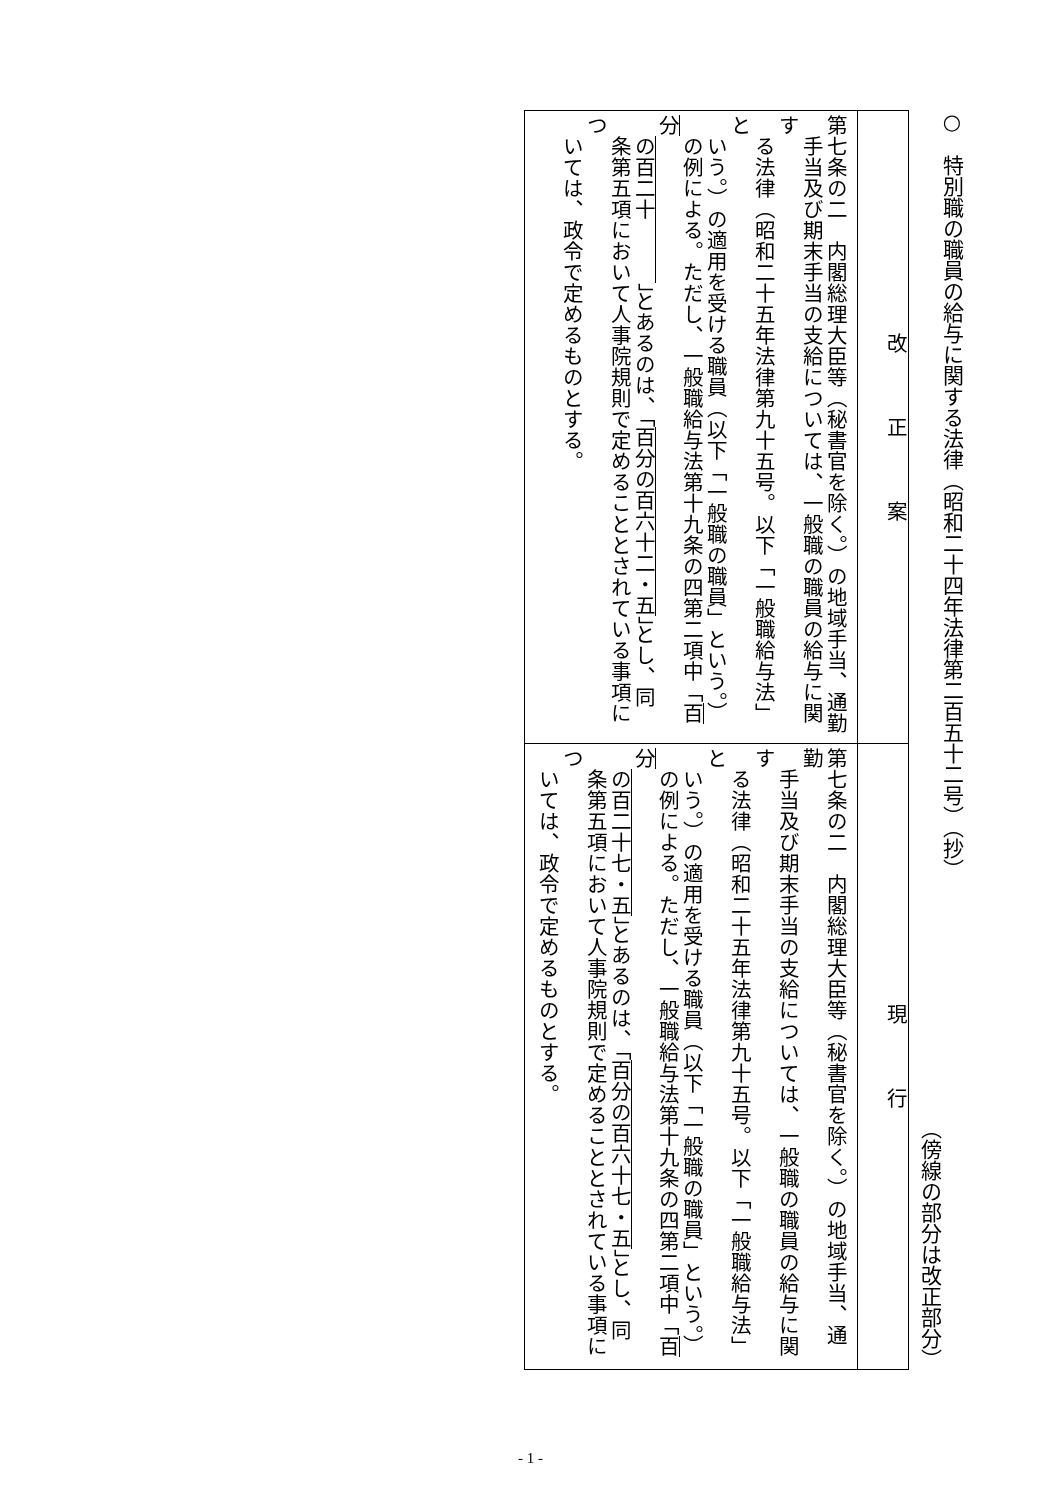○　特別職の職員の給与に関する法律（昭和二十四年法律第二百五十二号）（抄）
（傍線の部分は改正部分）
| 改 正 案 | 現 行 |
| --- | --- |
| 第七条の二 内閣総理大臣等（秘書官を除く。）の地域手当、通勤 手当及び期末手当の支給については、一般職の職員の給与に関す る法律（昭和二十五年法律第九十五号。以下「一般職給与法」と いう。）の適用を受ける職員（以下「一般職の職員」という。） の例による。ただし、一般職給与法第十九条の四第二項中「 百分 の百二十 」とあるのは、「 百分の百六十二・五 」とし、同 条第五項において人事院規則で定めることとされている事項につ いては、政令で定めるものとする。 | 第七条の二 内閣総理大臣等（秘書官を除く。）の地域手当、通勤 手当及び期末手当の支給については、一般職の職員の給与に関す る法律（昭和二十五年法律第九十五号。以下「一般職給与法」と いう。）の適用を受ける職員（以下「一般職の職員」という。） の例による。ただし、一般職給与法第十九条の四第二項中「 百分 の百二十七・五 」とあるのは、「 百分の百六十七・五 」とし、同 条第五項において人事院規則で定めることとされている事項につ いては、政令で定めるものとする。 |
- 1 -